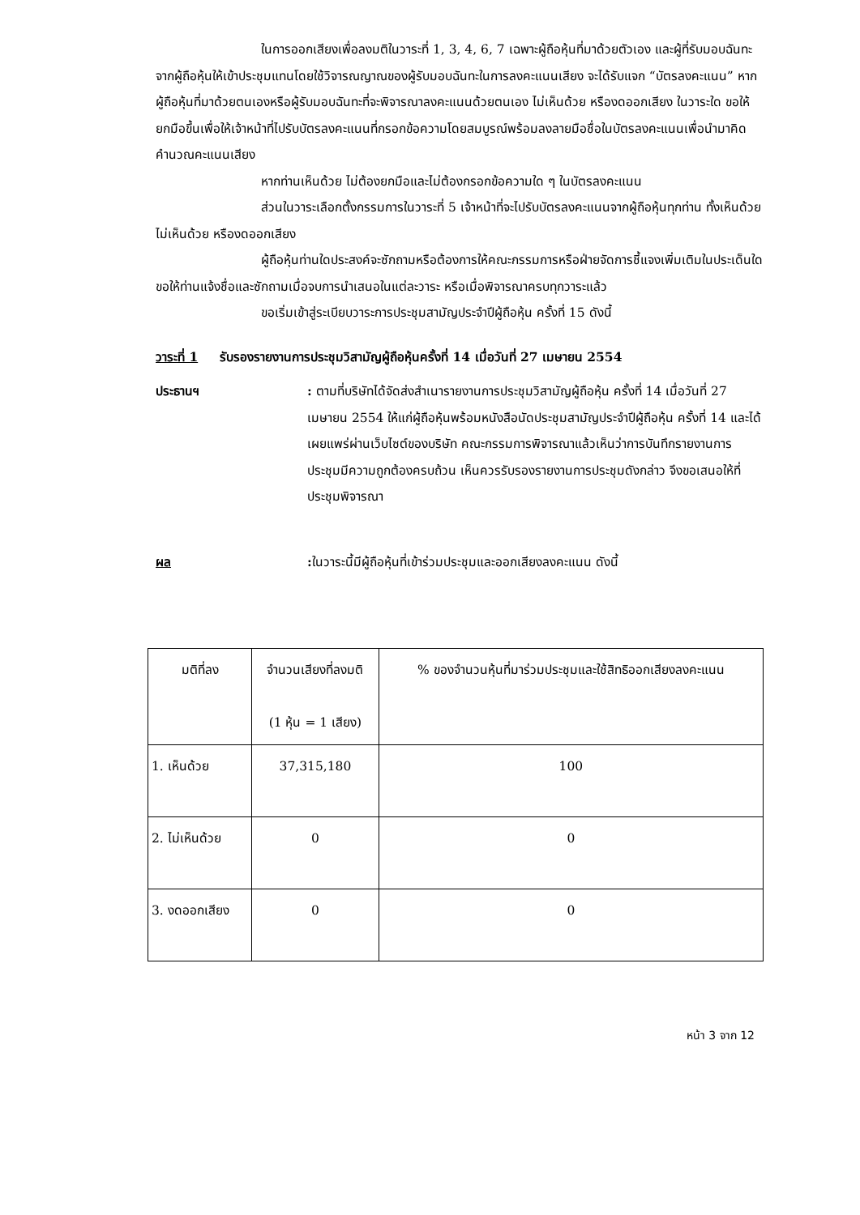ในการออกเสียงเพื่อลงมติในวาระที่ 1, 3, 4, 6, 7 เฉพาะผู้ถือหุ้นที่มาด้วยตัวเอง และผู้ที่รับมอบฉันทะจากผู้ถือหุ้นให้เข้าประชุมแทนโดยใช้วิจารณญาณของผู้รับมอบฉันทะในการลงคะแนนเสียง จะได้รับแจก “บัตรลงคะแนน” หากผู้ถือหุ้นที่มาด้วยตนเองหรือผู้รับมอบฉันทะที่จะพิจารณาลงคะแนนด้วยตนเอง ไม่เห็นด้วย หรืองดออกเสียง ในวาระใด ขอให้ยกมือขึ้นเพื่อให้เจ้าหน้าที่ไปรับบัตรลงคะแนนที่กรอกข้อความโดยสมบูรณ์พร้อมลงลายมือชื่อในบัตรลงคะแนนเพื่อนำมาคิดคำนวณคะแนนเสียง
หากท่านเห็นด้วย ไม่ต้องยกมือและไม่ต้องกรอกข้อความใด ๆ ในบัตรลงคะแนน
ส่วนในวาระเลือกตั้งกรรมการในวาระที่ 5 เจ้าหน้าที่จะไปรับบัตรลงคะแนนจากผู้ถือหุ้นทุกท่าน ทั้งเห็นด้วย ไม่เห็นด้วย หรืองดออกเสียง
ผู้ถือหุ้นท่านใดประสงค์จะซักถามหรือต้องการให้คณะกรรมการหรือฝ่ายจัดการชี้แจงเพิ่มเติมในประเด็นใด ขอให้ท่านแจ้งชื่อและซักถามเมื่อจบการนำเสนอในแต่ละวาระ หรือเมื่อพิจารณาครบทุกวาระแล้ว
ขอเริ่มเข้าสู่ระเบียบวาระการประชุมสามัญประจำปีผู้ถือหุ้น ครั้งที่ 15 ดังนี้
วาระที่ 1 รับรองรายงานการประชุมวิสามัญผู้ถือหุ้นครั้งที่ 14 เมื่อวันที่ 27 เมษายน 2554
ประธานฯ : ตามที่บริษัทได้จัดส่งสำเนารายงานการประชุมวิสามัญผู้ถือหุ้น ครั้งที่ 14 เมื่อวันที่ 27 เมษายน 2554 ให้แก่ผู้ถือหุ้นพร้อมหนังสือนัดประชุมสามัญประจำปีผู้ถือหุ้น ครั้งที่ 14 และได้เผยแพร่ผ่านเว็บไซต์ของบริษัท คณะกรรมการพิจารณาแล้วเห็นว่าการบันทึกรายงานการประชุมมีความถูกต้องครบถ้วน เห็นควรรับรองรายงานการประชุมดังกล่าว จึงขอเสนอให้ที่ประชุมพิจารณา
ผล : ในวาระนี้มีผู้ถือหุ้นที่เข้าร่วมประชุมและออกเสียงลงคะแนน ดังนี้
| มติที่ลง | จำนวนเสียงที่ลงมติ (1 หุ้น = 1 เสียง) | % ของจำนวนหุ้นที่มาร่วมประชุมและใช้สิทธิออกเสียงลงคะแนน |
| 1. เห็นด้วย | 37,315,180 | 100 |
| 2. ไม่เห็นด้วย | 0 | 0 |
| 3. งดออกเสียง | 0 | 0 |
หน้า 3 จาก 12